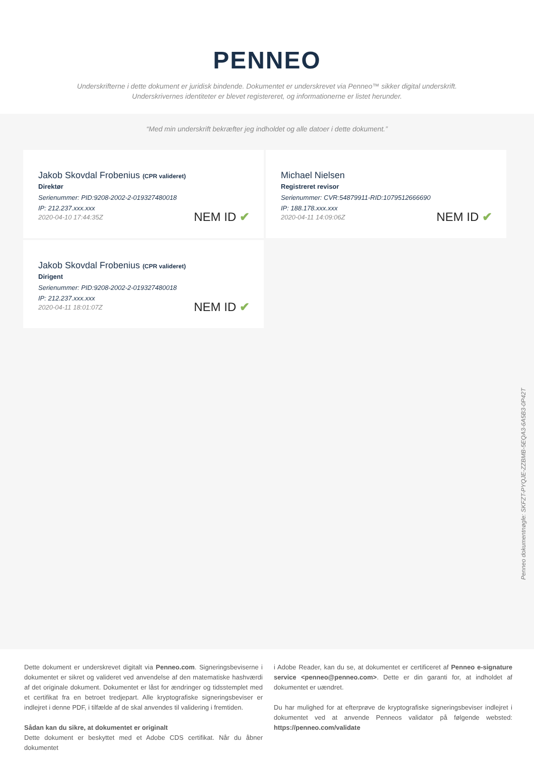PENNEO
Underskrifterne i dette dokument er juridisk bindende. Dokumentet er underskrevet via Penneo™ sikker digital underskrift.
Underskrivernes identiteter er blevet registereret, og informationerne er listet herunder.
“Med min underskrift bekræfter jeg indholdet og alle datoer i dette dokument.”
Jakob Skovdal Frobenius (CPR valideret)
Direktør
Serienummer: PID:9208-2002-2-019327480018
IP: 212.237.xxx.xxx
2020-04-10 17:44:35Z
NEM ID ✔
Michael Nielsen
Registreret revisor
Serienummer: CVR:54879911-RID:1079512666690
IP: 188.178.xxx.xxx
2020-04-11 14:09:06Z
NEM ID ✔
Jakob Skovdal Frobenius (CPR valideret)
Dirigent
Serienummer: PID:9208-2002-2-019327480018
IP: 212.237.xxx.xxx
2020-04-11 18:01:07Z
NEM ID ✔
Penneo dokumentnøgle: SKFZT-PYQJE-ZZBMB-5EQA3-6A5B3-0P42T
Dette dokument er underskrevet digitalt via Penneo.com. Signeringsbeviserne i dokumentet er sikret og valideret ved anvendelse af den matematiske hashværdi af det originale dokument. Dokumentet er låst for ændringer og tidsstemplet med et certifikat fra en betroet tredjepart. Alle kryptografiske signeringsbeviser er indlejret i denne PDF, i tilfælde af de skal anvendes til validering i fremtiden.
Sådan kan du sikre, at dokumentet er originalt
Dette dokument er beskyttet med et Adobe CDS certifikat. Når du åbner dokumentet
i Adobe Reader, kan du se, at dokumentet er certificeret af Penneo e-signature service <penneo@penneo.com>. Dette er din garanti for, at indholdet af dokumentet er uændret.
Du har mulighed for at efterprøve de kryptografiske signeringsbeviser indlejret i dokumentet ved at anvende Penneos validator på følgende websted: https://penneo.com/validate